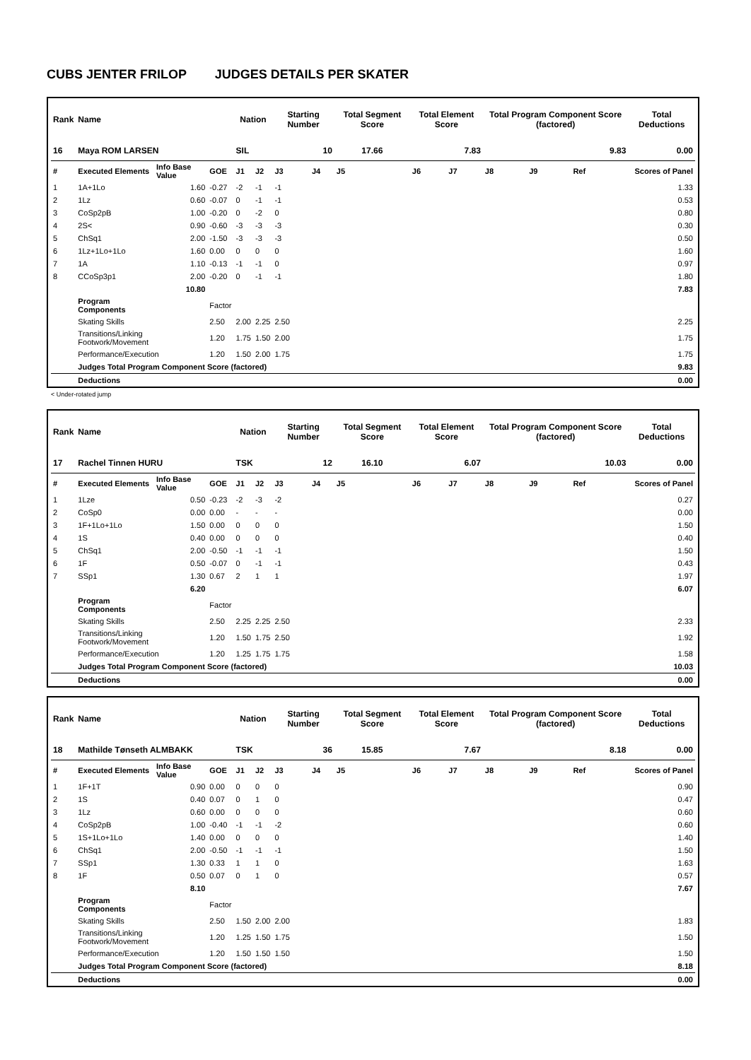CUBS JENTER FRILOP JUDGES DETAILS PER SKATER
| Rank | Name | | | Nation | | Starting Number | | Total Segment Score | Total Element Score | | Total Program Component Score (factored) | | | Total Deductions |
| --- | --- | --- | --- | --- | --- | --- | --- | --- | --- | --- | --- | --- | --- | --- |
| 16 | Maya ROM LARSEN | | | SIL | | 10 | | 17.66 | 7.83 | | 9.83 | | | 0.00 |
| # | Executed Elements | Info Base Value | GOE | J1 | J2 | J3 | J4 | J5 | J6 | J7 | J8 | J9 | Ref | Scores of Panel |
| 1 | 1A+1Lo | 1.60 | -0.27 | -2 | -1 | -1 | | | | | | | | 1.33 |
| 2 | 1Lz | 0.60 | -0.07 | 0 | -1 | -1 | | | | | | | | 0.53 |
| 3 | CoSp2pB | 1.00 | -0.20 | 0 | -2 | 0 | | | | | | | | 0.80 |
| 4 | 2S< | 0.90 | -0.60 | -3 | -3 | -3 | | | | | | | | 0.30 |
| 5 | ChSq1 | 2.00 | -1.50 | -3 | -3 | -3 | | | | | | | | 0.50 |
| 6 | 1Lz+1Lo+1Lo | 1.60 | 0.00 | 0 | 0 | 0 | | | | | | | | 1.60 |
| 7 | 1A | 1.10 | -0.13 | -1 | -1 | 0 | | | | | | | | 0.97 |
| 8 | CCoSp3p1 | 2.00 | -0.20 | 0 | -1 | -1 | | | | | | | | 1.80 |
| | | 10.80 | | | | | | | | | | | | 7.83 |
| | Program Components | | Factor | | | | | | | | | | | |
| | Skating Skills | | 2.50 | 2.00 | 2.25 | 2.50 | | | | | | | | 2.25 |
| | Transitions/Linking Footwork/Movement | | 1.20 | 1.75 | 1.50 | 2.00 | | | | | | | | 1.75 |
| | Performance/Execution | | 1.20 | 1.50 | 2.00 | 1.75 | | | | | | | | 1.75 |
| | Judges Total Program Component Score (factored) | | | | | | | | | | | | | 9.83 |
| | Deductions | | | | | | | | | | | | | 0.00 |
< Under-rotated jump
| Rank | Name | | | Nation | | Starting Number | | Total Segment Score | Total Element Score | | Total Program Component Score (factored) | | | Total Deductions |
| --- | --- | --- | --- | --- | --- | --- | --- | --- | --- | --- | --- | --- | --- | --- |
| 17 | Rachel Tinnen HURU | | | TSK | | 12 | | 16.10 | 6.07 | | 10.03 | | | 0.00 |
| # | Executed Elements | Info Base Value | GOE | J1 | J2 | J3 | J4 | J5 | J6 | J7 | J8 | J9 | Ref | Scores of Panel |
| 1 | 1Lze | 0.50 | -0.23 | -2 | -3 | -2 | | | | | | | | 0.27 |
| 2 | CoSp0 | 0.00 | 0.00 | - | - | - | | | | | | | | 0.00 |
| 3 | 1F+1Lo+1Lo | 1.50 | 0.00 | 0 | 0 | 0 | | | | | | | | 1.50 |
| 4 | 1S | 0.40 | 0.00 | 0 | 0 | 0 | | | | | | | | 0.40 |
| 5 | ChSq1 | 2.00 | -0.50 | -1 | -1 | -1 | | | | | | | | 1.50 |
| 6 | 1F | 0.50 | -0.07 | 0 | -1 | -1 | | | | | | | | 0.43 |
| 7 | SSp1 | 1.30 | 0.67 | 2 | 1 | 1 | | | | | | | | 1.97 |
| | | 6.20 | | | | | | | | | | | | 6.07 |
| | Program Components | | Factor | | | | | | | | | | | |
| | Skating Skills | | 2.50 | 2.25 | 2.25 | 2.50 | | | | | | | | 2.33 |
| | Transitions/Linking Footwork/Movement | | 1.20 | 1.50 | 1.75 | 2.50 | | | | | | | | 1.92 |
| | Performance/Execution | | 1.20 | 1.25 | 1.75 | 1.75 | | | | | | | | 1.58 |
| | Judges Total Program Component Score (factored) | | | | | | | | | | | | | 10.03 |
| | Deductions | | | | | | | | | | | | | 0.00 |
| Rank | Name | | | Nation | | Starting Number | | Total Segment Score | Total Element Score | | Total Program Component Score (factored) | | | Total Deductions |
| --- | --- | --- | --- | --- | --- | --- | --- | --- | --- | --- | --- | --- | --- | --- |
| 18 | Mathilde Tønseth ALMBAKK | | | TSK | | 36 | | 15.85 | 7.67 | | 8.18 | | | 0.00 |
| # | Executed Elements | Info Base Value | GOE | J1 | J2 | J3 | J4 | J5 | J6 | J7 | J8 | J9 | Ref | Scores of Panel |
| 1 | 1F+1T | 0.90 | 0.00 | 0 | 0 | 0 | | | | | | | | 0.90 |
| 2 | 1S | 0.40 | 0.07 | 0 | 1 | 0 | | | | | | | | 0.47 |
| 3 | 1Lz | 0.60 | 0.00 | 0 | 0 | 0 | | | | | | | | 0.60 |
| 4 | CoSp2pB | 1.00 | -0.40 | -1 | -1 | -2 | | | | | | | | 0.60 |
| 5 | 1S+1Lo+1Lo | 1.40 | 0.00 | 0 | 0 | 0 | | | | | | | | 1.40 |
| 6 | ChSq1 | 2.00 | -0.50 | -1 | -1 | -1 | | | | | | | | 1.50 |
| 7 | SSp1 | 1.30 | 0.33 | 1 | 1 | 0 | | | | | | | | 1.63 |
| 8 | 1F | 0.50 | 0.07 | 0 | 1 | 0 | | | | | | | | 0.57 |
| | | 8.10 | | | | | | | | | | | | 7.67 |
| | Program Components | | Factor | | | | | | | | | | | |
| | Skating Skills | | 2.50 | 1.50 | 2.00 | 2.00 | | | | | | | | 1.83 |
| | Transitions/Linking Footwork/Movement | | 1.20 | 1.25 | 1.50 | 1.75 | | | | | | | | 1.50 |
| | Performance/Execution | | 1.20 | 1.50 | 1.50 | 1.50 | | | | | | | | 1.50 |
| | Judges Total Program Component Score (factored) | | | | | | | | | | | | | 8.18 |
| | Deductions | | | | | | | | | | | | | 0.00 |